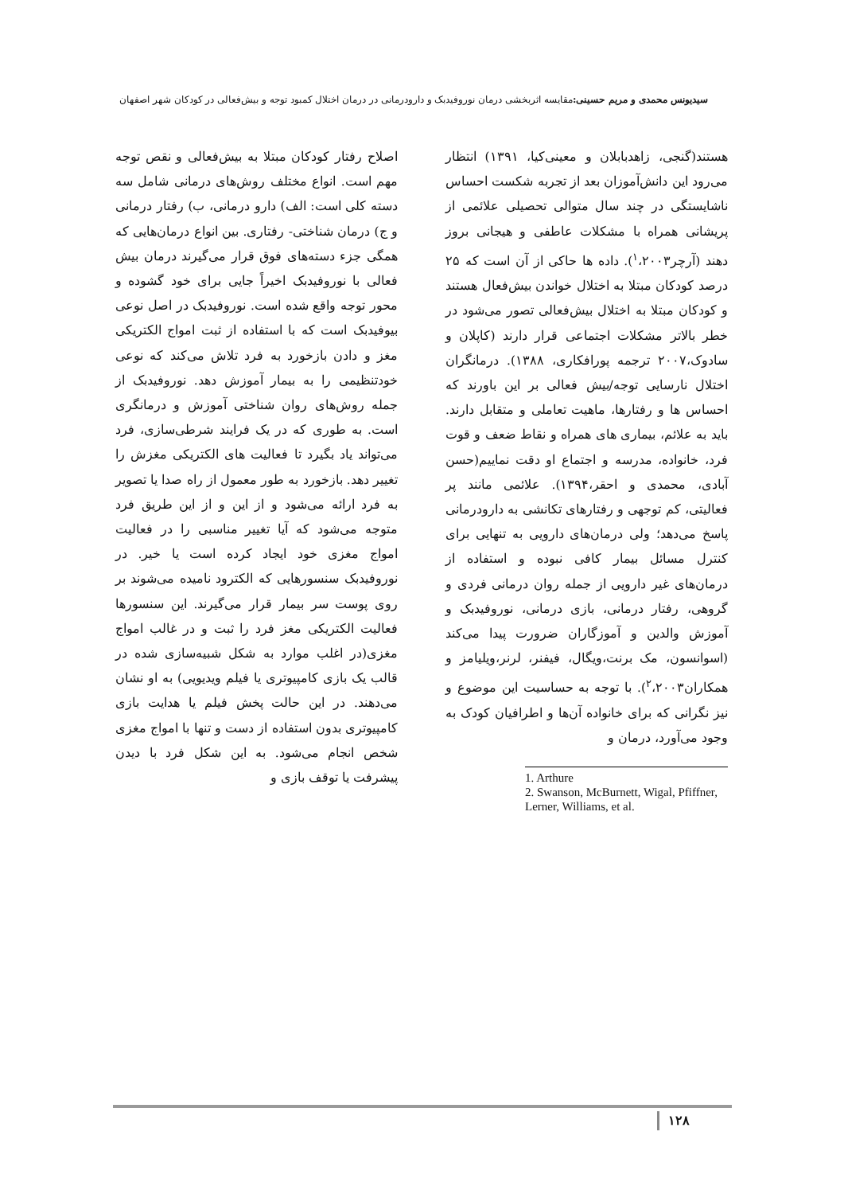سیدیونس محمدی و مریم حسینی: مقایسه اثربخشی درمان نوروفیدبک و دارودرمانی در درمان اختلال کمبود توجه و بیش‌فعالی در کودکان شهر اصفهان
هستند(گنجی، زاهدبابلان و معینی‌کیا، ۱۳۹۱) انتظار می‌رود این دانش‌آموزان بعد از تجربه شکست احساس ناشایستگی در چند سال متوالی تحصیلی علائمی از پریشانی همراه با مشکلات عاطفی و هیجانی بروز دهند (آرچر<sup>۱</sup>،۲۰۰۳). داده ها حاکی از آن است که ۲۵ درصد کودکان مبتلا به اختلال خواندن بیش‌فعال هستند و کودکان مبتلا به اختلال بیش‌فعالی تصور می‌شود در خطر بالاتر مشکلات اجتماعی قرار دارند (کاپلان و سادوک،۲۰۰۷ ترجمه پورافکاری، ۱۳۸۸). درمانگران اختلال نارسایی توجه/بیش فعالی بر این باورند که احساس ها و رفتارها، ماهیت تعاملی و متقابل دارند. باید به علائم، بیماری های همراه و نقاط ضعف و قوت فرد، خانواده، مدرسه و اجتماع او دقت نماییم(حسن آبادی، محمدی و احقر،۱۳۹۴). علائمی مانند پر فعالیتی، کم توجهی و رفتارهای تکانشی به دارودرمانی پاسخ می‌دهد؛ ولی درمان‌های دارویی به تنهایی برای کنترل مسائل بیمار کافی نبوده و استفاده از درمان‌های غیر دارویی از جمله روان درمانی فردی و گروهی، رفتار درمانی، بازی درمانی، نوروفیدبک و آموزش والدین و آموزگاران ضرورت پیدا می‌کند (اسوانسون، مک برنت،ویگال، فیفنر، لرنر،ویلیامز و همکاران<sup>۲</sup>،۲۰۰۳). با توجه به حساسیت این موضوع و نیز نگرانی که برای خانواده آن‌ها و اطرافیان کودک به وجود می‌آورد، درمان و
1. Arthure
2. Swanson, McBurnett, Wigal, Pfiffner, Lerner, Williams, et al.
اصلاح رفتار کودکان مبتلا به بیش‌فعالی و نقص توجه مهم است. انواع مختلف روش‌های درمانی شامل سه دسته کلی است: الف) دارو درمانی، ب) رفتار درمانی و ج) درمان شناختی- رفتاری. بین انواع درمان‌هایی که همگی جزء دسته‌های فوق قرار می‌گیرند درمان بیش فعالی با نوروفیدبک اخیراً جایی برای خود گشوده و محور توجه واقع شده است. نوروفیدبک در اصل نوعی بیوفیدبک است که با استفاده از ثبت امواج الکتریکی مغز و دادن بازخورد به فرد تلاش می‌کند که نوعی خودتنظیمی را به بیمار آموزش دهد. نوروفیدبک از جمله روش‌های روان شناختی آموزش و درمانگری است. به طوری که در یک فرایند شرطی‌سازی، فرد می‌تواند یاد بگیرد تا فعالیت های الکتریکی مغزش را تغییر دهد. بازخورد به طور معمول از راه صدا یا تصویر به فرد ارائه می‌شود و از این و از این طریق فرد متوجه می‌شود که آیا تغییر مناسبی را در فعالیت امواج مغزی خود ایجاد کرده است یا خیر. در نوروفیدبک سنسورهایی که الکترود نامیده می‌شوند بر روی پوست سر بیمار قرار می‌گیرند. این سنسورها فعالیت الکتریکی مغز فرد را ثبت و در غالب امواج مغزی(در اغلب موارد به شکل شبیه‌سازی شده در قالب یک بازی کامپیوتری یا فیلم ویدیویی) به او نشان می‌دهند. در این حالت پخش فیلم یا هدایت بازی کامپیوتری بدون استفاده از دست و تنها با امواج مغزی شخص انجام می‌شود. به این شکل فرد با دیدن پیشرفت یا توقف بازی و
۱۲۸